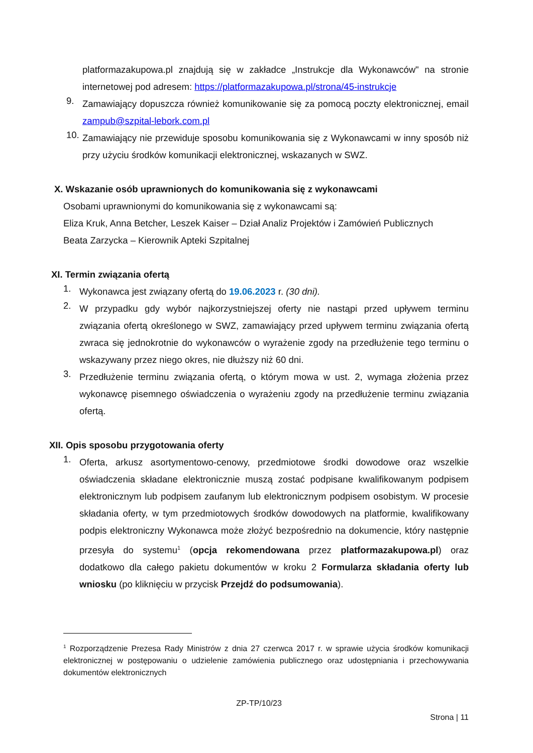platformazakupowa.pl znajdują się w zakładce „Instrukcje dla Wykonawców" na stronie internetowej pod adresem: https://platformazakupowa.pl/strona/45-instrukcje
9.
Zamawiający dopuszcza również komunikowanie się za pomocą poczty elektronicznej, email zampub@szpital-lebork.com.pl
10.
Zamawiający nie przewiduje sposobu komunikowania się z Wykonawcami w inny sposób niż przy użyciu środków komunikacji elektronicznej, wskazanych w SWZ.
X. Wskazanie osób uprawnionych do komunikowania się z wykonawcami
Osobami uprawnionymi do komunikowania się z wykonawcami są:
Eliza Kruk, Anna Betcher, Leszek Kaiser – Dział Analiz Projektów i Zamówień Publicznych
Beata Zarzycka – Kierownik Apteki Szpitalnej
XI. Termin związania ofertą
1.
Wykonawca jest związany ofertą do 19.06.2023 r. (30 dni).
2.
W przypadku gdy wybór najkorzystniejszej oferty nie nastąpi przed upływem terminu związania ofertą określonego w SWZ, zamawiający przed upływem terminu związania ofertą zwraca się jednokrotnie do wykonawców o wyrażenie zgody na przedłużenie tego terminu o wskazywany przez niego okres, nie dłuższy niż 60 dni.
3.
Przedłużenie terminu związania ofertą, o którym mowa w ust. 2, wymaga złożenia przez wykonawcę pisemnego oświadczenia o wyrażeniu zgody na przedłużenie terminu związania ofertą.
XII. Opis sposobu przygotowania oferty
1.
Oferta, arkusz asortymentowo-cenowy, przedmiotowe środki dowodowe oraz wszelkie oświadczenia składane elektronicznie muszą zostać podpisane kwalifikowanym podpisem elektronicznym lub podpisem zaufanym lub elektronicznym podpisem osobistym. W procesie składania oferty, w tym przedmiotowych środków dowodowych na platformie, kwalifikowany podpis elektroniczny Wykonawca może złożyć bezpośrednio na dokumencie, który następnie przesyła do systemu<sup>1</sup> (opcja rekomendowana przez platformazakupowa.pl) oraz dodatkowo dla całego pakietu dokumentów w kroku 2 Formularza składania oferty lub wniosku (po kliknięciu w przycisk Przejdź do podsumowania).
<sup>1</sup> Rozporządzenie Prezesa Rady Ministrów z dnia 27 czerwca 2017 r. w sprawie użycia środków komunikacji elektronicznej w postępowaniu o udzielenie zamówienia publicznego oraz udostępniania i przechowywania dokumentów elektronicznych
ZP-TP/10/23
Strona | 11